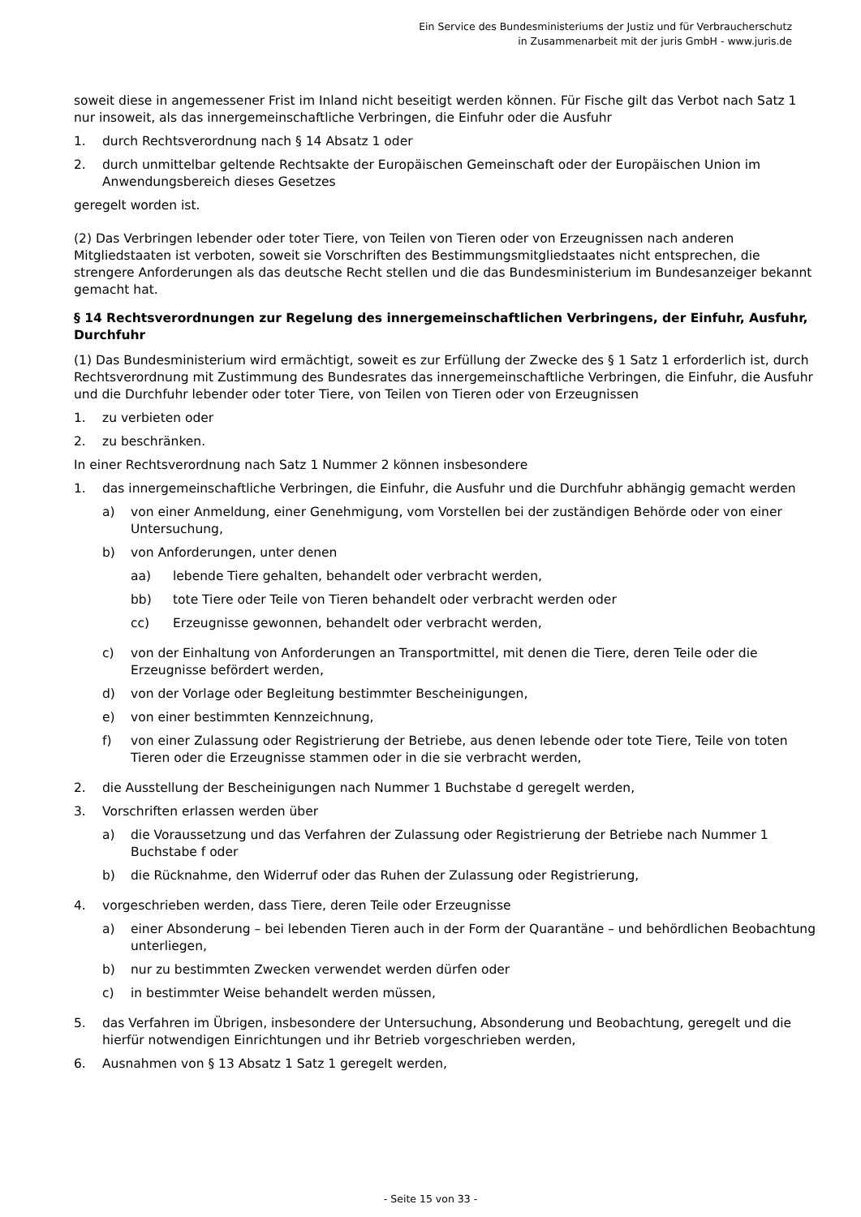Ein Service des Bundesministeriums der Justiz und für Verbraucherschutz
in Zusammenarbeit mit der juris GmbH - www.juris.de
soweit diese in angemessener Frist im Inland nicht beseitigt werden können. Für Fische gilt das Verbot nach Satz 1 nur insoweit, als das innergemeinschaftliche Verbringen, die Einfuhr oder die Ausfuhr
1. durch Rechtsverordnung nach § 14 Absatz 1 oder
2. durch unmittelbar geltende Rechtsakte der Europäischen Gemeinschaft oder der Europäischen Union im Anwendungsbereich dieses Gesetzes
geregelt worden ist.
(2) Das Verbringen lebender oder toter Tiere, von Teilen von Tieren oder von Erzeugnissen nach anderen Mitgliedstaaten ist verboten, soweit sie Vorschriften des Bestimmungsmitgliedstaates nicht entsprechen, die strengere Anforderungen als das deutsche Recht stellen und die das Bundesministerium im Bundesanzeiger bekannt gemacht hat.
§ 14 Rechtsverordnungen zur Regelung des innergemeinschaftlichen Verbringens, der Einfuhr, Ausfuhr, Durchfuhr
(1) Das Bundesministerium wird ermächtigt, soweit es zur Erfüllung der Zwecke des § 1 Satz 1 erforderlich ist, durch Rechtsverordnung mit Zustimmung des Bundesrates das innergemeinschaftliche Verbringen, die Einfuhr, die Ausfuhr und die Durchfuhr lebender oder toter Tiere, von Teilen von Tieren oder von Erzeugnissen
1. zu verbieten oder
2. zu beschränken.
In einer Rechtsverordnung nach Satz 1 Nummer 2 können insbesondere
1. das innergemeinschaftliche Verbringen, die Einfuhr, die Ausfuhr und die Durchfuhr abhängig gemacht werden
a) von einer Anmeldung, einer Genehmigung, vom Vorstellen bei der zuständigen Behörde oder von einer Untersuchung,
b) von Anforderungen, unter denen
aa) lebende Tiere gehalten, behandelt oder verbracht werden,
bb) tote Tiere oder Teile von Tieren behandelt oder verbracht werden oder
cc) Erzeugnisse gewonnen, behandelt oder verbracht werden,
c) von der Einhaltung von Anforderungen an Transportmittel, mit denen die Tiere, deren Teile oder die Erzeugnisse befördert werden,
d) von der Vorlage oder Begleitung bestimmter Bescheinigungen,
e) von einer bestimmten Kennzeichnung,
f) von einer Zulassung oder Registrierung der Betriebe, aus denen lebende oder tote Tiere, Teile von toten Tieren oder die Erzeugnisse stammen oder in die sie verbracht werden,
2. die Ausstellung der Bescheinigungen nach Nummer 1 Buchstabe d geregelt werden,
3. Vorschriften erlassen werden über
a) die Voraussetzung und das Verfahren der Zulassung oder Registrierung der Betriebe nach Nummer 1 Buchstabe f oder
b) die Rücknahme, den Widerruf oder das Ruhen der Zulassung oder Registrierung,
4. vorgeschrieben werden, dass Tiere, deren Teile oder Erzeugnisse
a) einer Absonderung – bei lebenden Tieren auch in der Form der Quarantäne – und behördlichen Beobachtung unterliegen,
b) nur zu bestimmten Zwecken verwendet werden dürfen oder
c) in bestimmter Weise behandelt werden müssen,
5. das Verfahren im Übrigen, insbesondere der Untersuchung, Absonderung und Beobachtung, geregelt und die hierfür notwendigen Einrichtungen und ihr Betrieb vorgeschrieben werden,
6. Ausnahmen von § 13 Absatz 1 Satz 1 geregelt werden,
- Seite 15 von 33 -